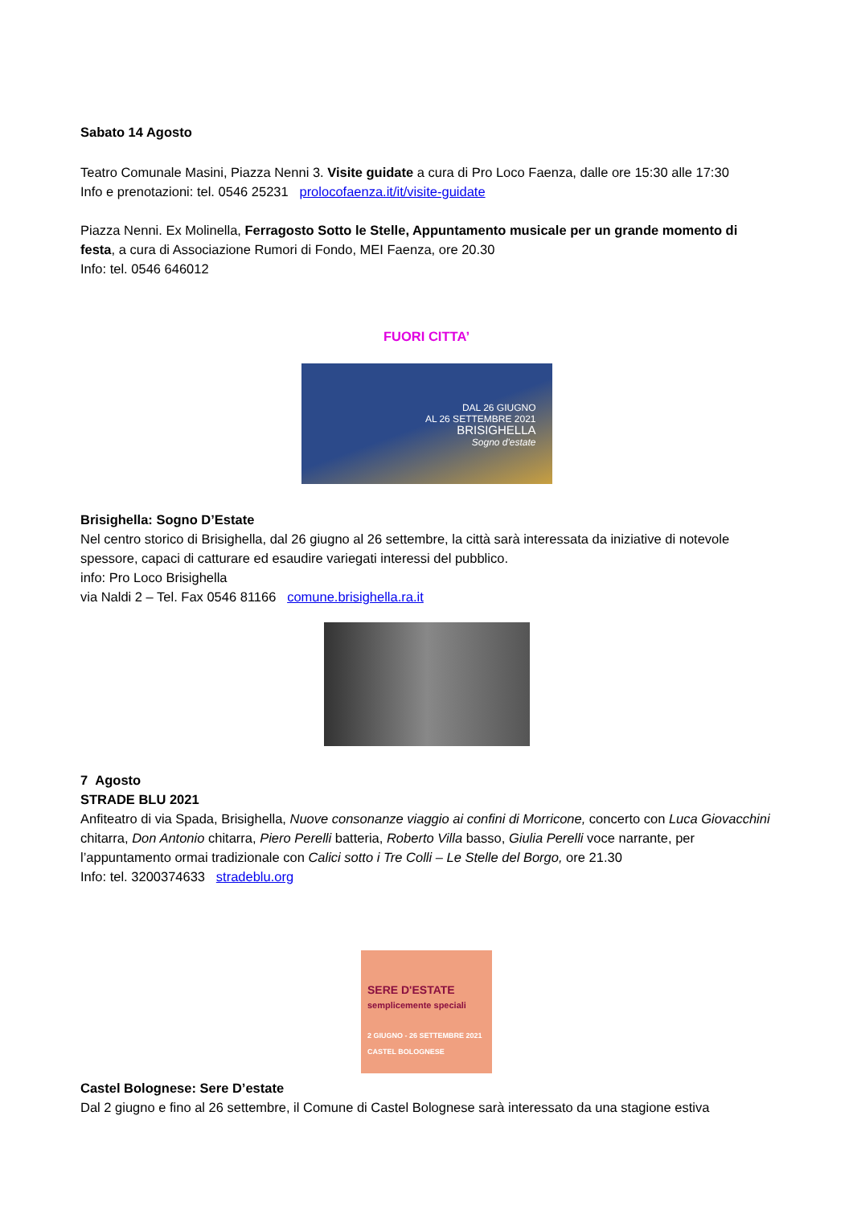Sabato 14 Agosto
Teatro Comunale Masini, Piazza Nenni 3. Visite guidate a cura di Pro Loco Faenza, dalle ore 15:30 alle 17:30
Info e prenotazioni: tel. 0546 25231 prolocofaenza.it/it/visite-guidate
Piazza Nenni. Ex Molinella, Ferragosto Sotto le Stelle, Appuntamento musicale per un grande momento di festa, a cura di Associazione Rumori di Fondo, MEI Faenza, ore 20.30
Info: tel. 0546 646012
FUORI CITTA’
DAL 26 GIUGNO
AL 26 SETTEMBRE 2021
BRISIGHELLA
Sogno d'estate
Brisighella: Sogno D’Estate
Nel centro storico di Brisighella, dal 26 giugno al 26 settembre, la città sarà interessata da iniziative di notevole spessore, capaci di catturare ed esaudire variegati interessi del pubblico.
info: Pro Loco Brisighella
via Naldi 2 – Tel. Fax 0546 81166 comune.brisighella.ra.it
7 Agosto
STRADE BLU 2021
Anfiteatro di via Spada, Brisighella, Nuove consonanze viaggio ai confini di Morricone, concerto con Luca Giovacchini chitarra, Don Antonio chitarra, Piero Perelli batteria, Roberto Villa basso, Giulia Perelli voce narrante, per l’appuntamento ormai tradizionale con Calici sotto i Tre Colli – Le Stelle del Borgo, ore 21.30
Info: tel. 3200374633 stradeblu.org
SERE D'ESTATE
semplicemente speciali
2 GIUGNO - 26 SETTEMBRE 2021 CASTEL BOLOGNESE
Castel Bolognese: Sere D’estate
Dal 2 giugno e fino al 26 settembre, il Comune di Castel Bolognese sarà interessato da una stagione estiva